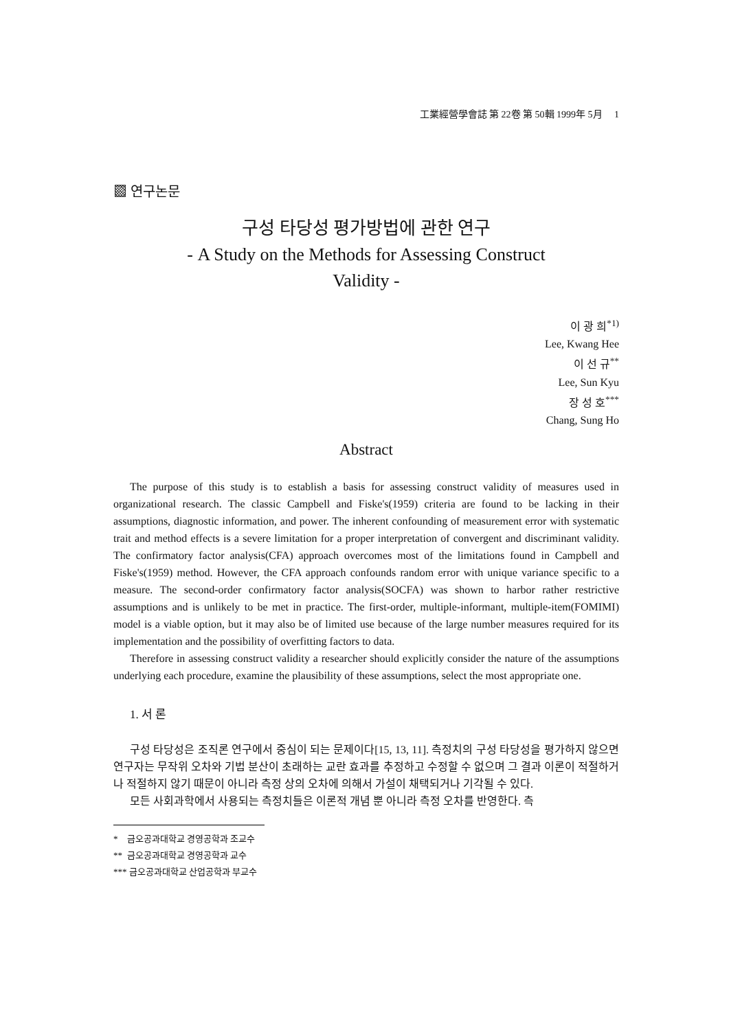工業經營學會誌 第 22卷 第 50輯 1999年 5月 1
▩ 연구논문
구성 타당성 평가방법에 관한 연구
- A Study on the Methods for Assessing Construct
Validity -
이 광 희<sup>*1)</sup>
Lee, Kwang Hee
이 선 규<sup>**</sup>
Lee, Sun Kyu
장 성 호<sup>***</sup>
Chang, Sung Ho
Abstract
The purpose of this study is to establish a basis for assessing construct validity of measures used in organizational research. The classic Campbell and Fiske's(1959) criteria are found to be lacking in their assumptions, diagnostic information, and power. The inherent confounding of measurement error with systematic trait and method effects is a severe limitation for a proper interpretation of convergent and discriminant validity. The confirmatory factor analysis(CFA) approach overcomes most of the limitations found in Campbell and Fiske's(1959) method. However, the CFA approach confounds random error with unique variance specific to a measure. The second-order confirmatory factor analysis(SOCFA) was shown to harbor rather restrictive assumptions and is unlikely to be met in practice. The first-order, multiple-informant, multiple-item(FOMIMI) model is a viable option, but it may also be of limited use because of the large number measures required for its implementation and the possibility of overfitting factors to data.
Therefore in assessing construct validity a researcher should explicitly consider the nature of the assumptions underlying each procedure, examine the plausibility of these assumptions, select the most appropriate one.
1. 서 론
구성 타당성은 조직론 연구에서 중심이 되는 문제이다[15, 13, 11]. 측정치의 구성 타당성을 평가하지 않으면 연구자는 무작위 오차와 기법 분산이 초래하는 교란 효과를 추정하고 수정할 수 없으며 그 결과 이론이 적절하거나 적절하지 않기 때문이 아니라 측정 상의 오차에 의해서 가설이 채택되거나 기각될 수 있다.
모든 사회과학에서 사용되는 측정치들은 이론적 개념 뿐 아니라 측정 오차를 반영한다. 측
* 금오공과대학교 경영공학과 조교수
** 금오공과대학교 경영공학과 교수
*** 금오공과대학교 산업공학과 부교수